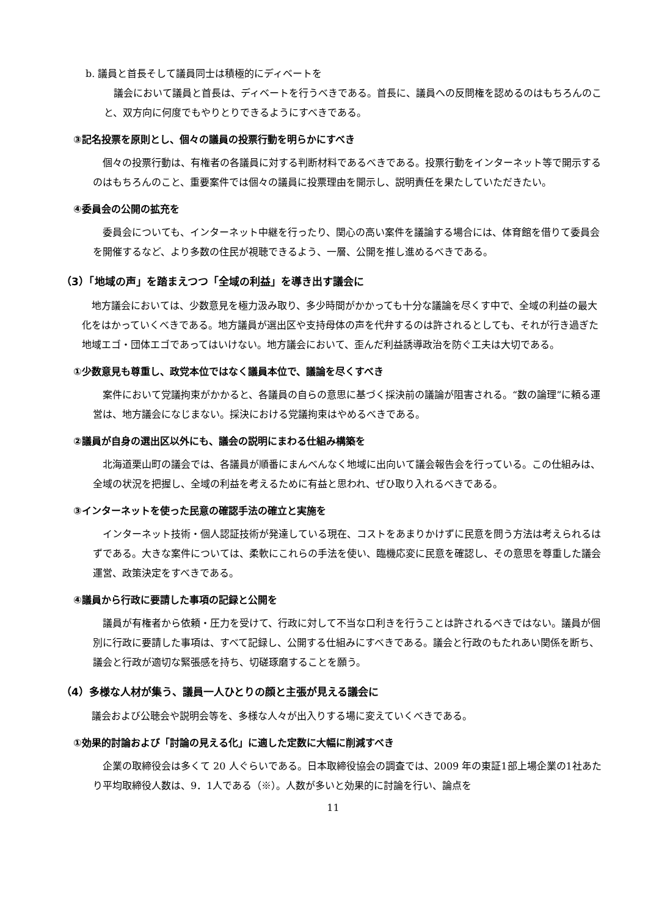b. 議員と首長そして議員同士は積極的にディベートを
議会において議員と首長は、ディベートを行うべきである。首長に、議員への反問権を認めるのはもちろんのこと、双方向に何度でもやりとりできるようにすべきである。
③記名投票を原則とし、個々の議員の投票行動を明らかにすべき
個々の投票行動は、有権者の各議員に対する判断材料であるべきである。投票行動をインターネット等で開示するのはもちろんのこと、重要案件では個々の議員に投票理由を開示し、説明責任を果たしていただきたい。
④委員会の公開の拡充を
委員会についても、インターネット中継を行ったり、関心の高い案件を議論する場合には、体育館を借りて委員会を開催するなど、より多数の住民が視聴できるよう、一層、公開を推し進めるべきである。
（3）「地域の声」を踏まえつつ「全域の利益」を導き出す議会に
地方議会においては、少数意見を極力汲み取り、多少時間がかかっても十分な議論を尽くす中で、全域の利益の最大化をはかっていくべきである。地方議員が選出区や支持母体の声を代弁するのは許されるとしても、それが行き過ぎた地域エゴ・団体エゴであってはいけない。地方議会において、歪んだ利益誘導政治を防ぐ工夫は大切である。
①少数意見も尊重し、政党本位ではなく議員本位で、議論を尽くすべき
案件において党議拘束がかかると、各議員の自らの意思に基づく採決前の議論が阻害される。“数の論理”に頼る運営は、地方議会になじまない。採決における党議拘束はやめるべきである。
②議員が自身の選出区以外にも、議会の説明にまわる仕組み構築を
北海道栗山町の議会では、各議員が順番にまんべんなく地域に出向いて議会報告会を行っている。この仕組みは、全域の状況を把握し、全域の利益を考えるために有益と思われ、ぜひ取り入れるべきである。
③インターネットを使った民意の確認手法の確立と実施を
インターネット技術・個人認証技術が発達している現在、コストをあまりかけずに民意を問う方法は考えられるはずである。大きな案件については、柔軟にこれらの手法を使い、臨機応変に民意を確認し、その意思を尊重した議会運営、政策決定をすべきである。
④議員から行政に要請した事項の記録と公開を
議員が有権者から依頼・圧力を受けて、行政に対して不当な口利きを行うことは許されるべきではない。議員が個別に行政に要請した事項は、すべて記録し、公開する仕組みにすべきである。議会と行政のもたれあい関係を断ち、議会と行政が適切な緊張感を持ち、切磋琢磨することを願う。
（4）多様な人材が集う、議員一人ひとりの顔と主張が見える議会に
議会および公聴会や説明会等を、多様な人々が出入りする場に変えていくべきである。
①効果的討論および「討論の見える化」に適した定数に大幅に削減すべき
企業の取締役会は多くて 20 人ぐらいである。日本取締役協会の調査では、2009 年の東証1部上場企業の1社あたり平均取締役人数は、9．1人である（※）。人数が多いと効果的に討論を行い、論点を
11